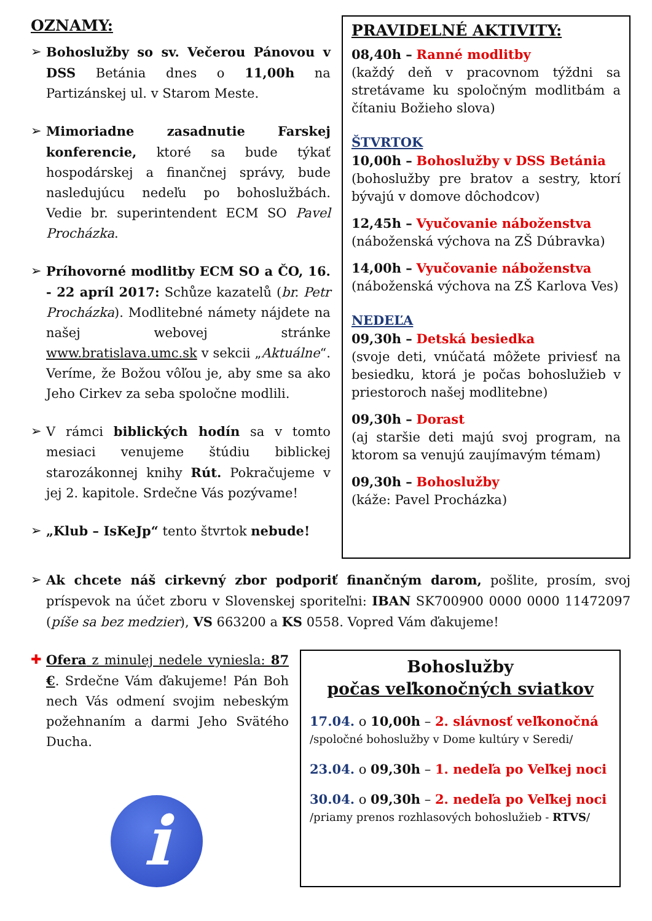OZNAMY:
➢ Bohoslužby so sv. Večerou Pánovou v DSS Betánia dnes o 11,00h na Partizánskej ul. v Starom Meste.
➢ Mimoriadne zasadnutie Farskej konferencie, ktoré sa bude týkať hospodárskej a finančnej správy, bude nasledujúcu nedeľu po bohoslužbách. Vedie br. superintendent ECM SO Pavel Procházka.
➢ Príhovorné modlitby ECM SO a ČO, 16. - 22 apríl 2017: Schůze kazatelů (br. Petr Procházka). Modlitebné námety nájdete na našej webovej stránke www.bratislava.umc.sk v sekcii „Aktuálne“. Veríme, že Božou vôľou je, aby sme sa ako Jeho Cirkev za seba spoločne modlili.
➢ V rámci biblických hodín sa v tomto mesiaci venujeme štúdiu biblickej starozákonnej knihy Rút. Pokračujeme v jej 2. kapitole. Srdečne Vás pozývame!
➢ „Klub – IsKeJp“ tento štvrtok nebude!
PRAVIDELNÉ AKTIVITY:
08,40h – Ranné modlitby
(každý deň v pracovnom týždni sa stretávame ku spoločným modlitbám a čítaniu Božieho slova)
ŠTVRTOK
10,00h – Bohoslužby v DSS Betánia
(bohoslužby pre bratov a sestry, ktorí bývajú v domove dôchodcov)
12,45h – Vyučovanie náboženstva
(náboženská výchova na ZŠ Dúbravka)
14,00h – Vyučovanie náboženstva
(náboženská výchova na ZŠ Karlova Ves)
NEDEĽA
09,30h – Detská besiedka
(svoje deti, vnúčatá môžete priviesť na besiedku, ktorá je počas bohoslužieb v priestoroch našej modlitebne)
09,30h – Dorast
(aj staršie deti majú svoj program, na ktorom sa venujú zaujímavým témam)
09,30h – Bohoslužby
(káže: Pavel Procházka)
➢ Ak chcete náš cirkevný zbor podporiť finančným darom, pošlite, prosím, svoj príspevok na účet zboru v Slovenskej sporiteľni: IBAN SK700900 0000 0000 11472097 (píše sa bez medzier), VS 663200 a KS 0558. Vopred Vám ďakujeme!
✚ Ofera z minulej nedele vyniesla: 87 €. Srdečne Vám ďakujeme! Pán Boh nech Vás odmení svojim nebeským požehnaním a darmi Jeho Svätého Ducha.
i
Bohoslužby
počas veľkonočných sviatkov
17.04. o 10,00h – 2. slávnosť veľkonočná
/spoločné bohoslužby v Dome kultúry v Seredi/
23.04. o 09,30h – 1. nedeľa po Veľkej noci
30.04. o 09,30h – 2. nedeľa po Veľkej noci
/priamy prenos rozhlasových bohoslužieb - RTVS/